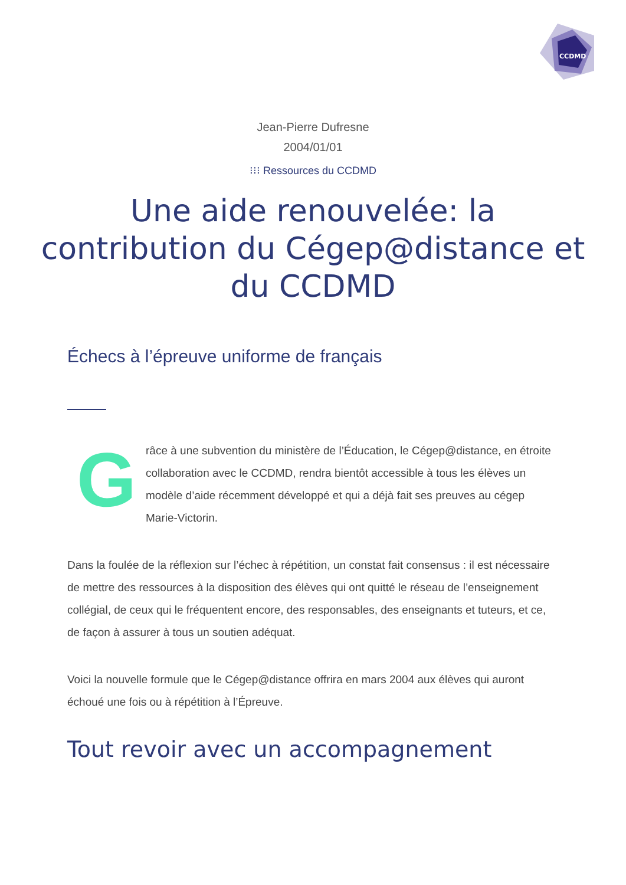CCDMD
Jean-Pierre Dufresne
2004/01/01
⁝⁝⁝ Ressources du CCDMD
Une aide renouvelée: la contribution du Cégep@distance et du CCDMD
Échecs à l’épreuve uniforme de français
G
râce à une subvention du ministère de l’Éducation, le Cégep@distance, en étroite collaboration avec le CCDMD, rendra bientôt accessible à tous les élèves un modèle d’aide récemment développé et qui a déjà fait ses preuves au cégep Marie-Victorin.
Dans la foulée de la réflexion sur l’échec à répétition, un constat fait consensus : il est nécessaire de mettre des ressources à la disposition des élèves qui ont quitté le réseau de l’enseignement collégial, de ceux qui le fréquentent encore, des responsables, des enseignants et tuteurs, et ce, de façon à assurer à tous un soutien adéquat.
Voici la nouvelle formule que le Cégep@distance offrira en mars 2004 aux élèves qui auront échoué une fois ou à répétition à l’Épreuve.
Tout revoir avec un accompagnement